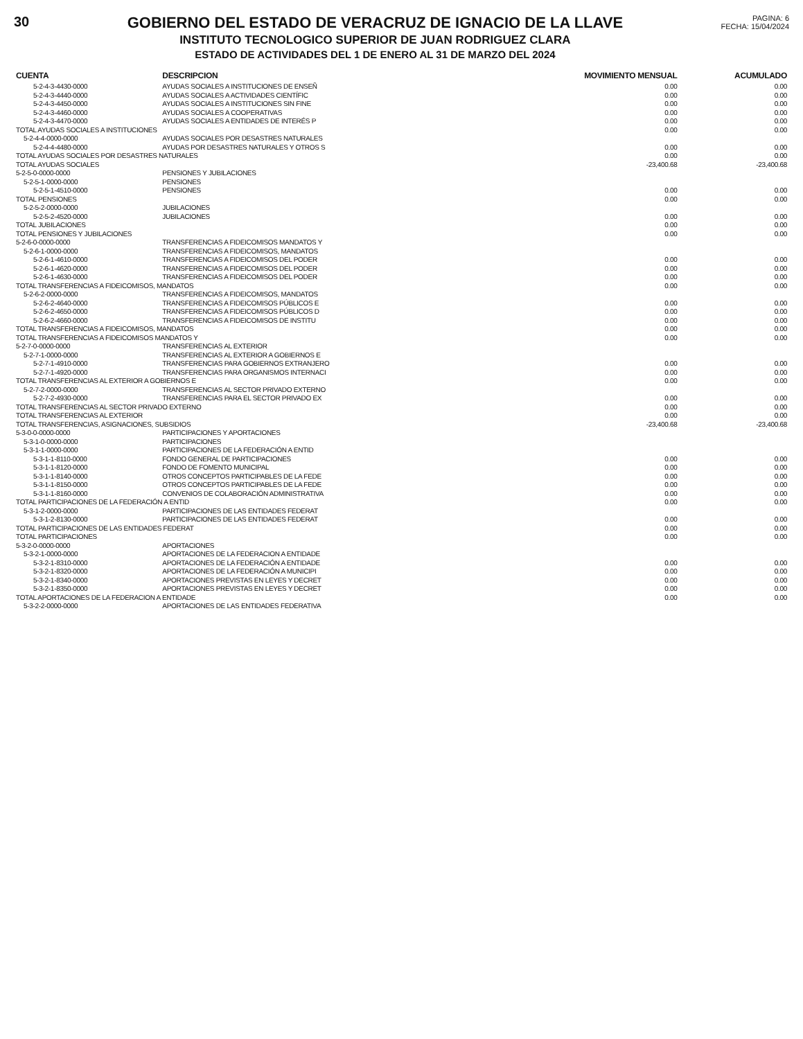30 GOBIERNO DEL ESTADO DE VERACRUZ DE IGNACIO DE LA LLAVE
INSTITUTO TECNOLOGICO SUPERIOR DE JUAN RODRIGUEZ CLARA
ESTADO DE ACTIVIDADES DEL 1 DE ENERO AL 31 DE MARZO DEL 2024
PAGINA: 6
FECHA: 15/04/2024
| CUENTA | DESCRIPCION | MOVIMIENTO MENSUAL | ACUMULADO |
| --- | --- | --- | --- |
| 5-2-4-3-4430-0000 | AYUDAS SOCIALES A INSTITUCIONES DE ENSEÑ | 0.00 | 0.00 |
| 5-2-4-3-4440-0000 | AYUDAS SOCIALES A ACTIVIDADES CIENTÍFIC | 0.00 | 0.00 |
| 5-2-4-3-4450-0000 | AYUDAS SOCIALES A INSTITUCIONES SIN FINE | 0.00 | 0.00 |
| 5-2-4-3-4460-0000 | AYUDAS SOCIALES A COOPERATIVAS | 0.00 | 0.00 |
| 5-2-4-3-4470-0000 | AYUDAS SOCIALES A ENTIDADES DE INTERÉS P | 0.00 | 0.00 |
| TOTAL AYUDAS SOCIALES A INSTITUCIONES | | 0.00 | 0.00 |
| 5-2-4-4-0000-0000 | AYUDAS SOCIALES POR DESASTRES NATURALES | | |
| 5-2-4-4-4480-0000 | AYUDAS POR DESASTRES NATURALES Y OTROS S | 0.00 | 0.00 |
| TOTAL AYUDAS SOCIALES POR DESASTRES NATURALES | | 0.00 | 0.00 |
| TOTAL AYUDAS SOCIALES | | -23,400.68 | -23,400.68 |
| 5-2-5-0-0000-0000 | PENSIONES Y JUBILACIONES | | |
| 5-2-5-1-0000-0000 | PENSIONES | | |
| 5-2-5-1-4510-0000 | PENSIONES | 0.00 | 0.00 |
| TOTAL PENSIONES | | 0.00 | 0.00 |
| 5-2-5-2-0000-0000 | JUBILACIONES | | |
| 5-2-5-2-4520-0000 | JUBILACIONES | 0.00 | 0.00 |
| TOTAL JUBILACIONES | | 0.00 | 0.00 |
| TOTAL PENSIONES Y JUBILACIONES | | 0.00 | 0.00 |
| 5-2-6-0-0000-0000 | TRANSFERENCIAS A FIDEICOMISOS MANDATOS Y | | |
| 5-2-6-1-0000-0000 | TRANSFERENCIAS A FIDEICOMISOS, MANDATOS | | |
| 5-2-6-1-4610-0000 | TRANSFERENCIAS A FIDEICOMISOS DEL PODER | 0.00 | 0.00 |
| 5-2-6-1-4620-0000 | TRANSFERENCIAS A FIDEICOMISOS DEL PODER | 0.00 | 0.00 |
| 5-2-6-1-4630-0000 | TRANSFERENCIAS A FIDEICOMISOS DEL PODER | 0.00 | 0.00 |
| TOTAL TRANSFERENCIAS A FIDEICOMISOS, MANDATOS | | 0.00 | 0.00 |
| 5-2-6-2-0000-0000 | TRANSFERENCIAS A FIDEICOMISOS, MANDATOS | | |
| 5-2-6-2-4640-0000 | TRANSFERENCIAS A FIDEICOMISOS PÚBLICOS E | 0.00 | 0.00 |
| 5-2-6-2-4650-0000 | TRANSFERENCIAS A FIDEICOMISOS PÚBLICOS D | 0.00 | 0.00 |
| 5-2-6-2-4660-0000 | TRANSFERENCIAS A FIDEICOMISOS DE INSTITU | 0.00 | 0.00 |
| TOTAL TRANSFERENCIAS A FIDEICOMISOS, MANDATOS | | 0.00 | 0.00 |
| TOTAL TRANSFERENCIAS A FIDEICOMISOS MANDATOS Y | | 0.00 | 0.00 |
| 5-2-7-0-0000-0000 | TRANSFERENCIAS AL EXTERIOR | | |
| 5-2-7-1-0000-0000 | TRANSFERENCIAS AL EXTERIOR A GOBIERNOS E | | |
| 5-2-7-1-4910-0000 | TRANSFERENCIAS PARA GOBIERNOS EXTRANJERO | 0.00 | 0.00 |
| 5-2-7-1-4920-0000 | TRANSFERENCIAS PARA ORGANISMOS INTERNACI | 0.00 | 0.00 |
| TOTAL TRANSFERENCIAS AL EXTERIOR A GOBIERNOS E | | 0.00 | 0.00 |
| 5-2-7-2-0000-0000 | TRANSFERENCIAS AL SECTOR PRIVADO EXTERNO | | |
| 5-2-7-2-4930-0000 | TRANSFERENCIAS PARA EL SECTOR PRIVADO EX | 0.00 | 0.00 |
| TOTAL TRANSFERENCIAS AL SECTOR PRIVADO EXTERNO | | 0.00 | 0.00 |
| TOTAL TRANSFERENCIAS AL EXTERIOR | | 0.00 | 0.00 |
| TOTAL TRANSFERENCIAS, ASIGNACIONES, SUBSIDIOS | | -23,400.68 | -23,400.68 |
| 5-3-0-0-0000-0000 | PARTICIPACIONES Y APORTACIONES | | |
| 5-3-1-0-0000-0000 | PARTICIPACIONES | | |
| 5-3-1-1-0000-0000 | PARTICIPACIONES DE LA FEDERACIÓN A ENTID | | |
| 5-3-1-1-8110-0000 | FONDO GENERAL DE PARTICIPACIONES | 0.00 | 0.00 |
| 5-3-1-1-8120-0000 | FONDO DE FOMENTO MUNICIPAL | 0.00 | 0.00 |
| 5-3-1-1-8140-0000 | OTROS CONCEPTOS PARTICIPABLES DE LA FEDE | 0.00 | 0.00 |
| 5-3-1-1-8150-0000 | OTROS CONCEPTOS PARTICIPABLES DE LA FEDE | 0.00 | 0.00 |
| 5-3-1-1-8160-0000 | CONVENIOS DE COLABORACIÓN ADMINISTRATIVA | 0.00 | 0.00 |
| TOTAL PARTICIPACIONES DE LA FEDERACIÓN A ENTID | | 0.00 | 0.00 |
| 5-3-1-2-0000-0000 | PARTICIPACIONES DE LAS ENTIDADES FEDERAT | | |
| 5-3-1-2-8130-0000 | PARTICIPACIONES DE LAS ENTIDADES FEDERAT | 0.00 | 0.00 |
| TOTAL PARTICIPACIONES DE LAS ENTIDADES FEDERAT | | 0.00 | 0.00 |
| TOTAL PARTICIPACIONES | | 0.00 | 0.00 |
| 5-3-2-0-0000-0000 | APORTACIONES | | |
| 5-3-2-1-0000-0000 | APORTACIONES DE LA FEDERACION A ENTIDADE | | |
| 5-3-2-1-8310-0000 | APORTACIONES DE LA FEDERACIÓN A ENTIDADE | 0.00 | 0.00 |
| 5-3-2-1-8320-0000 | APORTACIONES DE LA FEDERACIÓN A MUNICIPI | 0.00 | 0.00 |
| 5-3-2-1-8340-0000 | APORTACIONES PREVISTAS EN LEYES Y DECRET | 0.00 | 0.00 |
| 5-3-2-1-8350-0000 | APORTACIONES PREVISTAS EN LEYES Y DECRET | 0.00 | 0.00 |
| TOTAL APORTACIONES DE LA FEDERACION A ENTIDADE | | 0.00 | 0.00 |
| 5-3-2-2-0000-0000 | APORTACIONES DE LAS ENTIDADES FEDERATIVA | | |